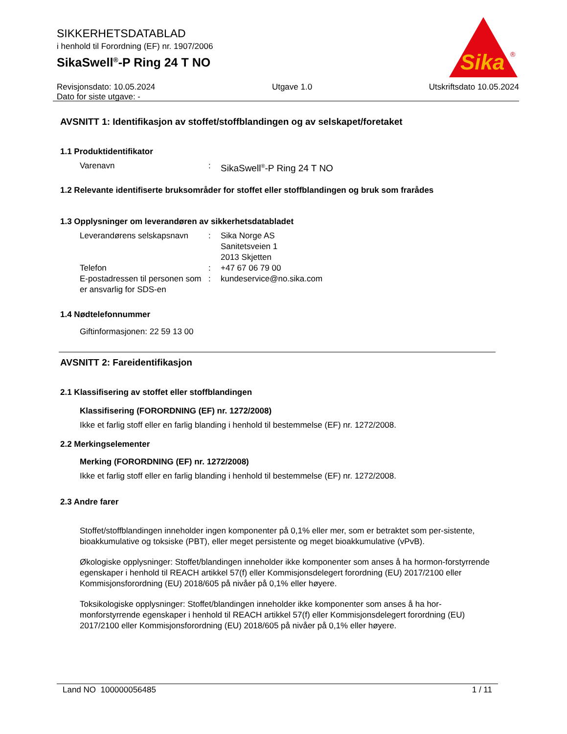Sika
®
SIKKERHETSDATABLAD
i henhold til Forordning (EF) nr. 1907/2006
SikaSwell<sup>®</sup>-P Ring 24 T NO
Revisjonsdato: 10.05.2024
Dato for siste utgave: -
Utgave 1.0 Utskriftsdato 10.05.2024
AVSNITT 1: Identifikasjon av stoffet/stoffblandingen og av selskapet/foretaket
1.1 Produktidentifikator
Varenavn : SikaSwell<sup>®</sup>-P Ring 24 T NO
1.2 Relevante identifiserte bruksområder for stoffet eller stoffblandingen og bruk som frarådes
1.3 Opplysninger om leverandøren av sikkerhetsdatabladet
Leverandørens selskapsnavn
: Sika Norge AS
Sanitetsveien 1
2013 Skjetten
Telefon : +47 67 06 79 00
E-postadressen til personen som er ansvarlig for SDS-en
: kundeservice@no.sika.com
1.4 Nødtelefonnummer
Giftinformasjonen: 22 59 13 00
AVSNITT 2: Fareidentifikasjon
2.1 Klassifisering av stoffet eller stoffblandingen
Klassifisering (FORORDNING (EF) nr. 1272/2008)
Ikke et farlig stoff eller en farlig blanding i henhold til bestemmelse (EF) nr. 1272/2008.
2.2 Merkingselementer
Merking (FORORDNING (EF) nr. 1272/2008)
Ikke et farlig stoff eller en farlig blanding i henhold til bestemmelse (EF) nr. 1272/2008.
2.3 Andre farer
Stoffet/stoffblandingen inneholder ingen komponenter på 0,1% eller mer, som er betraktet som per-sistente, bioakkumulative og toksiske (PBT), eller meget persistente og meget bioakkumulative (vPvB).
Økologiske opplysninger: Stoffet/blandingen inneholder ikke komponenter som anses å ha hormon-forstyrrende egenskaper i henhold til REACH artikkel 57(f) eller Kommisjonsdelegert forordning (EU) 2017/2100 eller Kommisjonsforordning (EU) 2018/605 på nivåer på 0,1% eller høyere.
Toksikologiske opplysninger: Stoffet/blandingen inneholder ikke komponenter som anses å ha hor-monforstyrrende egenskaper i henhold til REACH artikkel 57(f) eller Kommisjonsdelegert forordning (EU) 2017/2100 eller Kommisjonsforordning (EU) 2018/605 på nivåer på 0,1% eller høyere.
Land NO 100000056485 1 / 11